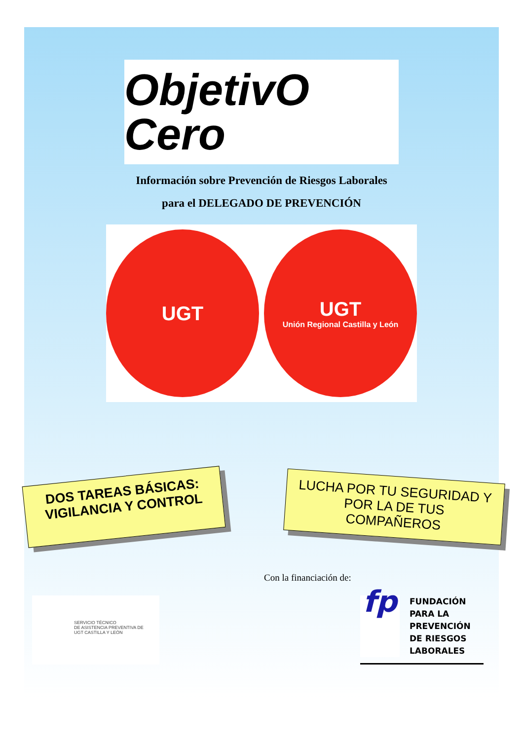ObjetivO Cero
Información sobre Prevención de Riesgos Laborales
para el DELEGADO DE PREVENCIÓN
UGT
UGT
Unión Regional Castilla y León
DOS TAREAS BÁSICAS:
VIGILANCIA Y CONTROL
LUCHA POR TU SEGURIDAD Y POR LA DE TUS COMPAÑEROS
Con la financiación de:
SERVICIO TÉCNICO
DE ASISTENCIA PREVENTIVA DE
UGT CASTILLA Y LEÓN
fp
FUNDACIÓN
PARA LA
PREVENCIÓN
DE RIESGOS
LABORALES